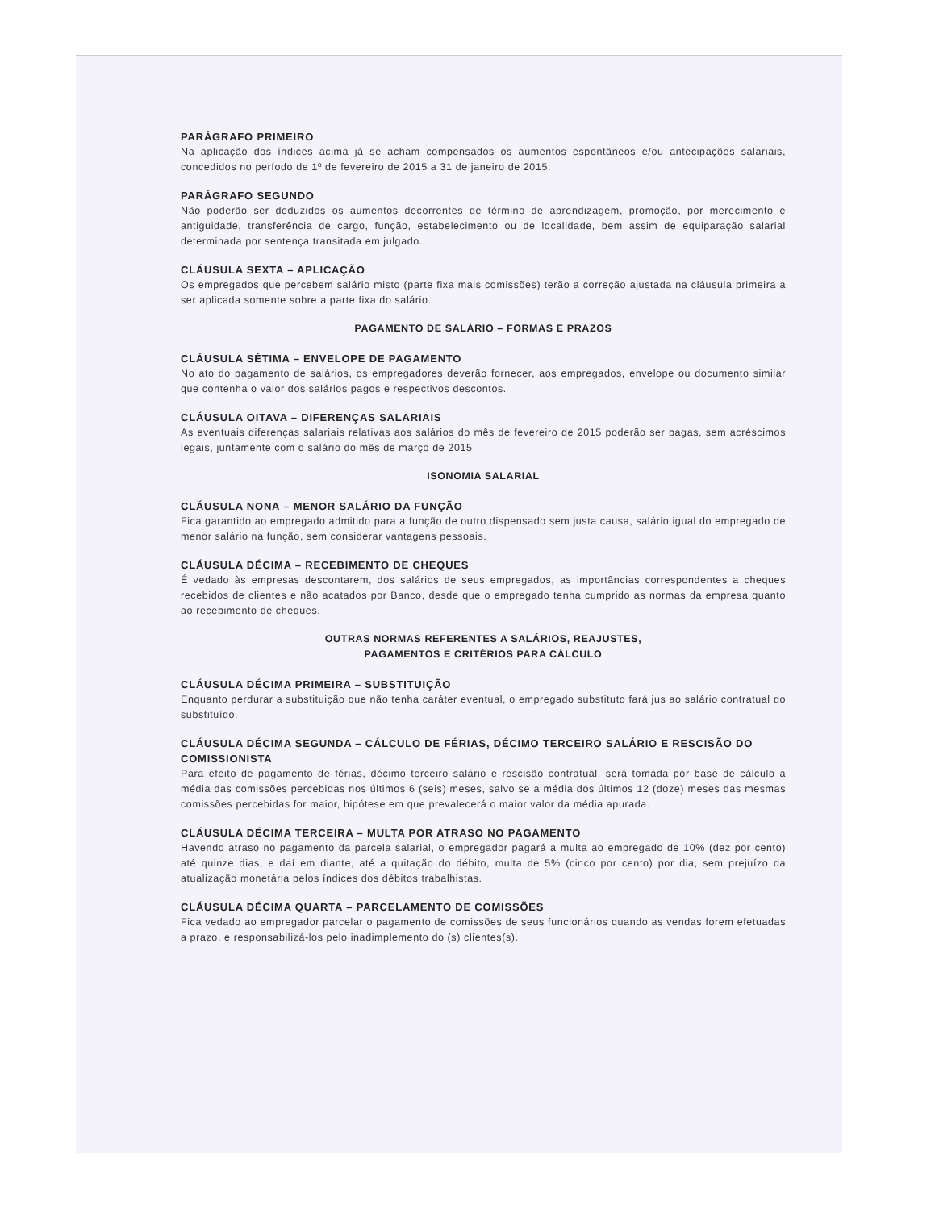PARÁGRAFO PRIMEIRO
Na aplicação dos índices acima já se acham compensados os aumentos espontâneos e/ou antecipações salariais, concedidos no período de 1º de fevereiro de 2015 a 31 de janeiro de 2015.
PARÁGRAFO SEGUNDO
Não poderão ser deduzidos os aumentos decorrentes de término de aprendizagem, promoção, por merecimento e antiguidade, transferência de cargo, função, estabelecimento ou de localidade, bem assim de equiparação salarial determinada por sentença transitada em julgado.
CLÁUSULA SEXTA – APLICAÇÃO
Os empregados que percebem salário misto (parte fixa mais comissões) terão a correção ajustada na cláusula primeira a ser aplicada somente sobre a parte fixa do salário.
PAGAMENTO DE SALÁRIO – FORMAS E PRAZOS
CLÁUSULA SÉTIMA – ENVELOPE DE PAGAMENTO
No ato do pagamento de salários, os empregadores deverão fornecer, aos empregados, envelope ou documento similar que contenha o valor dos salários pagos e respectivos descontos.
CLÁUSULA OITAVA – DIFERENÇAS SALARIAIS
As eventuais diferenças salariais relativas aos salários do mês de fevereiro de 2015 poderão ser pagas, sem acréscimos legais, juntamente com o salário do mês de março de 2015
ISONOMIA SALARIAL
CLÁUSULA NONA – MENOR SALÁRIO DA FUNÇÃO
Fica garantido ao empregado admitido para a função de outro dispensado sem justa causa, salário igual do empregado de menor salário na função, sem considerar vantagens pessoais.
CLÁUSULA DÉCIMA – RECEBIMENTO DE CHEQUES
É vedado às empresas descontarem, dos salários de seus empregados, as importâncias correspondentes a cheques recebidos de clientes e não acatados por Banco, desde que o empregado tenha cumprido as normas da empresa quanto ao recebimento de cheques.
OUTRAS NORMAS REFERENTES A SALÁRIOS, REAJUSTES,
PAGAMENTOS E CRITÉRIOS PARA CÁLCULO
CLÁUSULA DÉCIMA PRIMEIRA – SUBSTITUIÇÃO
Enquanto perdurar a substituição que não tenha caráter eventual, o empregado substituto fará jus ao salário contratual do substituído.
CLÁUSULA DÉCIMA SEGUNDA – CÁLCULO DE FÉRIAS, DÉCIMO TERCEIRO SALÁRIO E RESCISÃO DO COMISSIONISTA
Para efeito de pagamento de férias, décimo terceiro salário e rescisão contratual, será tomada por base de cálculo a média das comissões percebidas nos últimos 6 (seis) meses, salvo se a média dos últimos 12 (doze) meses das mesmas comissões percebidas for maior, hipótese em que prevalecerá o maior valor da média apurada.
CLÁUSULA DÉCIMA TERCEIRA – MULTA POR ATRASO NO PAGAMENTO
Havendo atraso no pagamento da parcela salarial, o empregador pagará a multa ao empregado de 10% (dez por cento) até quinze dias, e daí em diante, até a quitação do débito, multa de 5% (cinco por cento) por dia, sem prejuízo da atualização monetária pelos índices dos débitos trabalhistas.
CLÁUSULA DÉCIMA QUARTA – PARCELAMENTO DE COMISSÕES
Fica vedado ao empregador parcelar o pagamento de comissões de seus funcionários quando as vendas forem efetuadas a prazo, e responsabilizá-los pelo inadimplemento do (s) clientes(s).